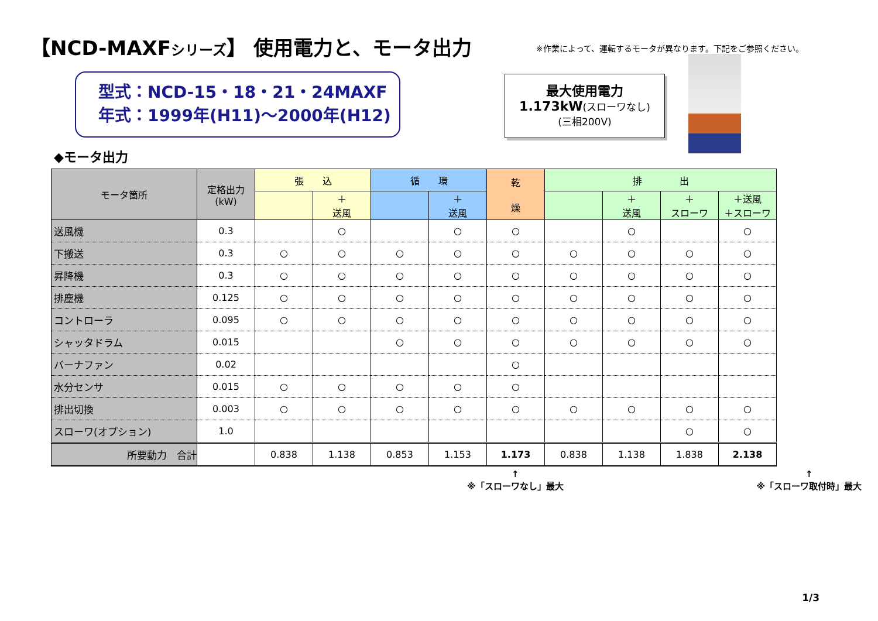【NCD-MAXFシリーズ】 使用電力と、モータ出力
※作業によって、運転するモータが異なります。下記をご参照ください。
型式：NCD-15・18・21・24MAXF
年式：1999年(H11)～2000年(H12)
最大使用電力
1.173kW(スローワなし)
(三相200V)
◆モータ出力
| モータ箇所 | 定格出力 (kW) | 張 込 | | 循 環 | | 乾 燥 | 排 出 | | | |
| --- | --- | --- | --- | --- | --- | --- | --- | --- | --- | --- |
| | | | ＋ 送風 | | ＋ 送風 | | | ＋ 送風 | ＋ スローワ | ＋送風 ＋スローワ |
| 送風機 | 0.3 | | ○ | | ○ | ○ | | ○ | | ○ |
| 下搬送 | 0.3 | ○ | ○ | ○ | ○ | ○ | ○ | ○ | ○ | ○ |
| 昇降機 | 0.3 | ○ | ○ | ○ | ○ | ○ | ○ | ○ | ○ | ○ |
| 排塵機 | 0.125 | ○ | ○ | ○ | ○ | ○ | ○ | ○ | ○ | ○ |
| コントローラ | 0.095 | ○ | ○ | ○ | ○ | ○ | ○ | ○ | ○ | ○ |
| シャッタドラム | 0.015 | | | ○ | ○ | ○ | ○ | ○ | ○ | ○ |
| バーナファン | 0.02 | | | | | ○ | | | | |
| 水分センサ | 0.015 | ○ | ○ | ○ | ○ | ○ | | | | |
| 排出切換 | 0.003 | ○ | ○ | ○ | ○ | ○ | ○ | ○ | ○ | ○ |
| スローワ(オプション) | 1.0 | | | | | | | | ○ | ○ |
| 所要動力 合計 | | 0.838 | 1.138 | 0.853 | 1.153 | 1.173 | 0.838 | 1.138 | 1.838 | 2.138 |
↑
※「スローワなし」最大
↑
※「スローワ取付時」最大
1/3